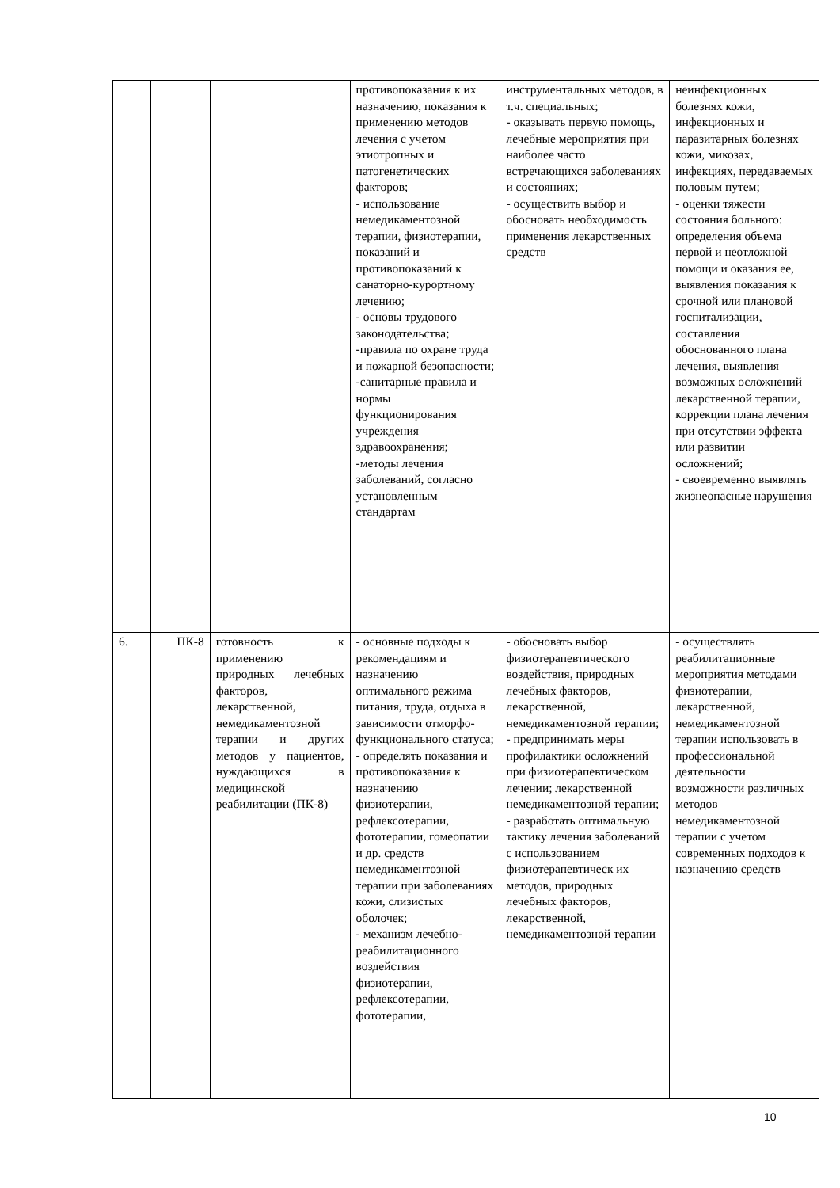| | | | противопоказания к их назначению, показания к применению методов лечения с учетом этиотропных и патогенетических факторов; - использование немедикаментозной терапии, физиотерапии, показаний и противопоказаний к санаторно-курортному лечению; - основы трудового законодательства; -правила по охране труда и пожарной безопасности; -санитарные правила и нормы функционирования учреждения здравоохранения; -методы лечения заболеваний, согласно установленным стандартам | инструментальных методов, в т.ч. специальных; - оказывать первую помощь, лечебные мероприятия при наиболее часто встречающихся заболеваниях и состояниях; - осуществить выбор и обосновать необходимость применения лекарственных средств | неинфекционных болезнях кожи, инфекционных и паразитарных болезнях кожи, микозах, инфекциях, передаваемых половым путем; - оценки тяжести состояния больного: определения объема первой и неотложной помощи и оказания ее, выявления показания к срочной или плановой госпитализации, составления обоснованного плана лечения, выявления возможных осложнений лекарственной терапии, коррекции плана лечения при отсутствии эффекта или развитии осложнений; - своевременно выявлять жизнеопасные нарушения |
| 6. | ПК-8 | готовность к применению природных лечебных факторов, лекарственной, немедикаментозной терапии и других методов у пациентов, нуждающихся в медицинской реабилитации (ПК-8) | - основные подходы к рекомендациям и назначению оптимального режима питания, труда, отдыха в зависимости отморфо-функционального статуса; - определять показания и противопоказания к назначению физиотерапии, рефлексотерапии, фототерапии, гомеопатии и др. средств немедикаментозной терапии при заболеваниях кожи, слизистых оболочек; - механизм лечебно-реабилитационного воздействия физиотерапии, рефлексотерапии, фототерапии, | - обосновать выбор физиотерапевтического воздействия, природных лечебных факторов, лекарственной, немедикаментозной терапии; - предпринимать меры профилактики осложнений при физиотерапевтическом лечении; лекарственной немедикаментозной терапии; - разработать оптимальную тактику лечения заболеваний с использованием физиотерапевтическ их методов, природных лечебных факторов, лекарственной, немедикаментозной терапии | - осуществлять реабилитационные мероприятия методами физиотерапии, лекарственной, немедикаментозной терапии использовать в профессиональной деятельности возможности различных методов немедикаментозной терапии с учетом современных подходов к назначению средств |
10